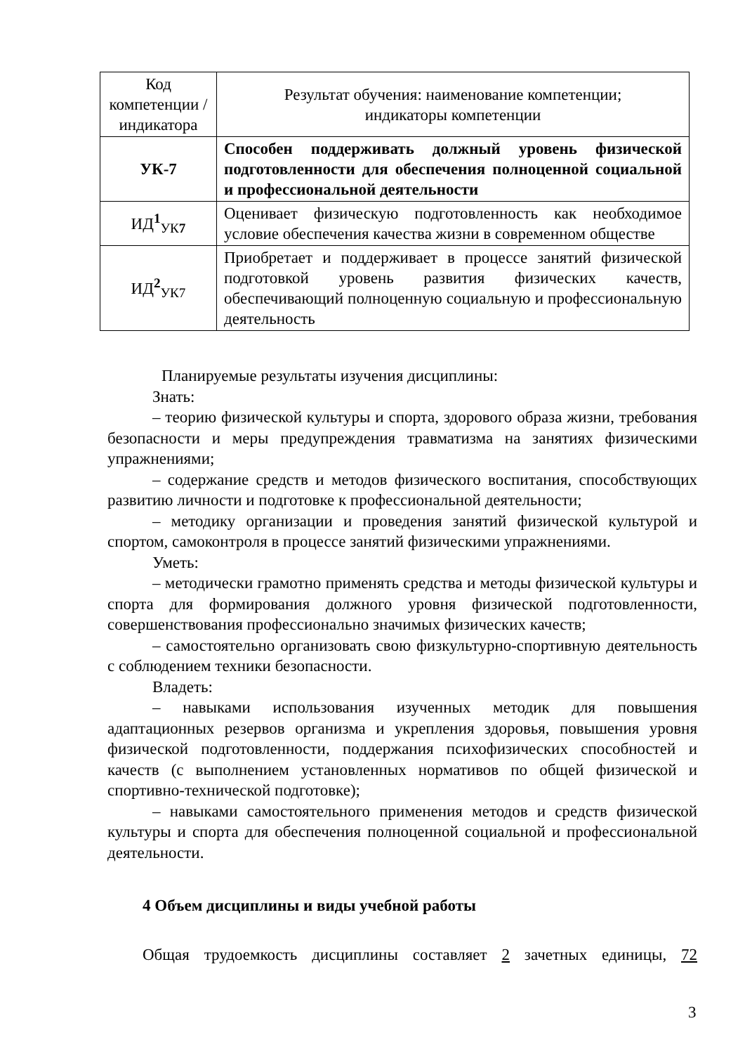| Код компетенции / индикатора | Результат обучения: наименование компетенции; индикаторы компетенции |
| --- | --- |
| УК-7 | Способен поддерживать должный уровень физической подготовленности для обеспечения полноценной социальной и профессиональной деятельности |
| ИД<sup>1</sup><sub>УК7</sub> | Оценивает физическую подготовленность как необходимое условие обеспечения качества жизни в современном обществе |
| ИД<sup>2</sup><sub>УК7</sub> | Приобретает и поддерживает в процессе занятий физической подготовкой уровень развития физических качеств, обеспечивающий полноценную социальную и профессиональную деятельность |
Планируемые результаты изучения дисциплины:
Знать:
– теорию физической культуры и спорта, здорового образа жизни, требования безопасности и меры предупреждения травматизма на занятиях физическими упражнениями;
– содержание средств и методов физического воспитания, способствующих развитию личности и подготовке к профессиональной деятельности;
– методику организации и проведения занятий физической культурой и спортом, самоконтроля в процессе занятий физическими упражнениями.
Уметь:
– методически грамотно применять средства и методы физической культуры и спорта для формирования должного уровня физической подготовленности, совершенствования профессионально значимых физических качеств;
– самостоятельно организовать свою физкультурно-спортивную деятельность с соблюдением техники безопасности.
Владеть:
– навыками использования изученных методик для повышения адаптационных резервов организма и укрепления здоровья, повышения уровня физической подготовленности, поддержания психофизических способностей и качеств (с выполнением установленных нормативов по общей физической и спортивно-технической подготовке);
– навыками самостоятельного применения методов и средств физической культуры и спорта для обеспечения полноценной социальной и профессиональной деятельности.
4 Объем дисциплины и виды учебной работы
Общая трудоемкость дисциплины составляет 2 зачетных единицы, 72
3